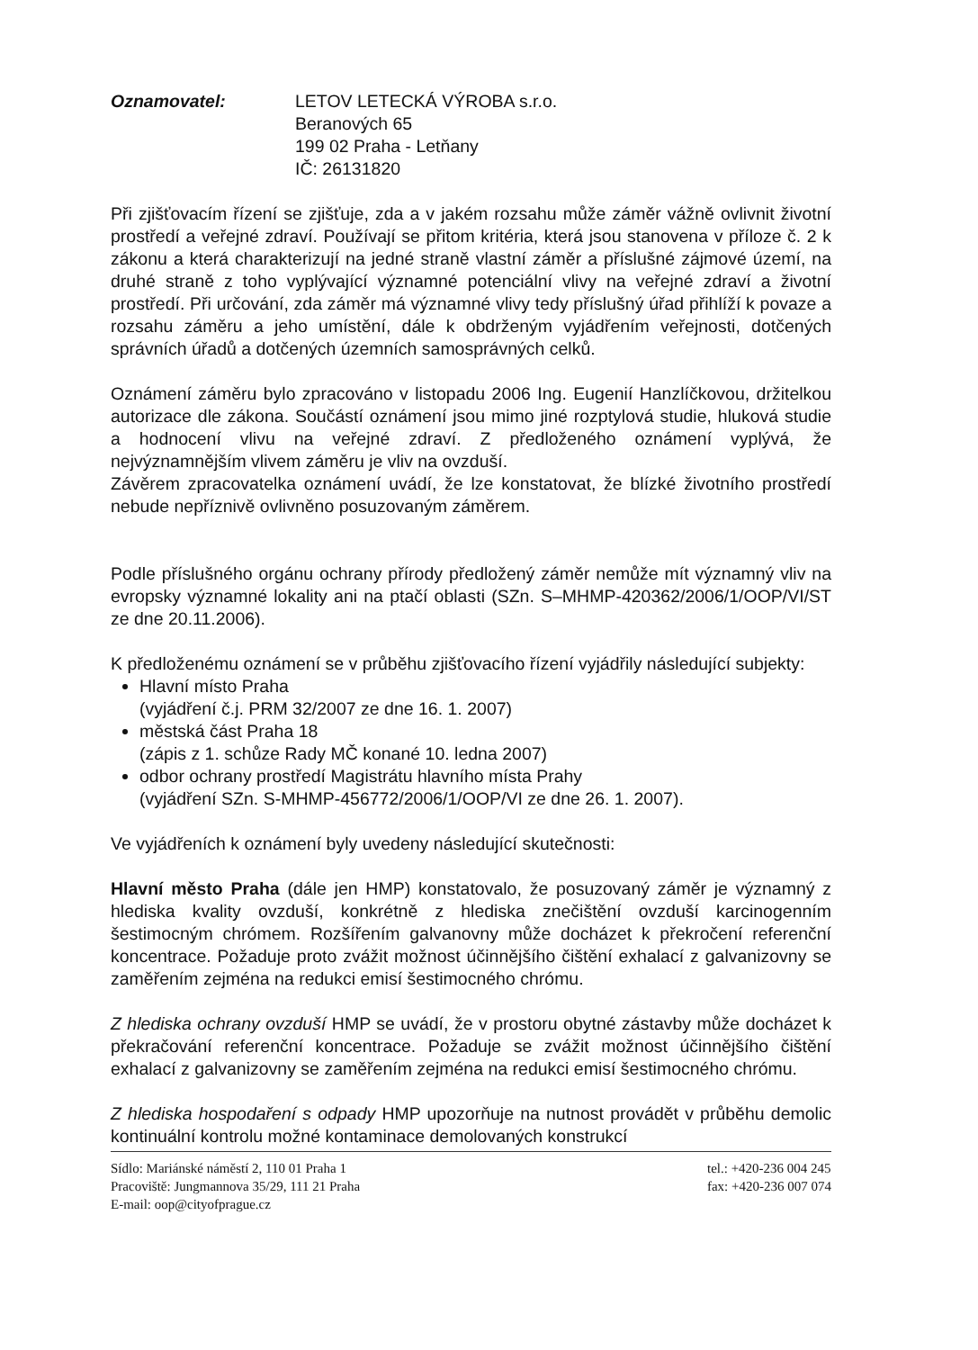Oznamovatel: LETOV LETECKÁ VÝROBA s.r.o.
Beranových 65
199 02 Praha - Letňany
IČ: 26131820
Při zjišťovacím řízení se zjišťuje, zda a v jakém rozsahu může záměr vážně ovlivnit životní prostředí a veřejné zdraví. Používají se přitom kritéria, která jsou stanovena v příloze č. 2 k zákonu a která charakterizují na jedné straně vlastní záměr a příslušné zájmové území, na druhé straně z toho vyplývající významné potenciální vlivy na veřejné zdraví a životní prostředí. Při určování, zda záměr má významné vlivy tedy příslušný úřad přihlíží k povaze a rozsahu záměru a jeho umístění, dále k obdrženým vyjádřením veřejnosti, dotčených správních úřadů a dotčených územních samosprávných celků.
Oznámení záměru bylo zpracováno v listopadu 2006 Ing. Eugenií Hanzlíčkovou, držitelkou autorizace dle zákona. Součástí oznámení jsou mimo jiné rozptylová studie, hluková studie a hodnocení vlivu na veřejné zdraví. Z předloženého oznámení vyplývá, že nejvýznamnějším vlivem záměru je vliv na ovzduší.
Závěrem zpracovatelka oznámení uvádí, že lze konstatovat, že blízké životního prostředí nebude nepříznivě ovlivněno posuzovaným záměrem.
Podle příslušného orgánu ochrany přírody předložený záměr nemůže mít významný vliv na evropsky významné lokality ani na ptačí oblasti (SZn. S–MHMP-420362/2006/1/OOP/VI/ST ze dne 20.11.2006).
K předloženému oznámení se v průběhu zjišťovacího řízení vyjádřily následující subjekty:
Hlavní místo Praha
(vyjádření č.j. PRM 32/2007 ze dne 16. 1. 2007)
městská část Praha 18
(zápis z 1. schůze Rady MČ konané 10. ledna 2007)
odbor ochrany prostředí Magistrátu hlavního místa Prahy
(vyjádření SZn. S-MHMP-456772/2006/1/OOP/VI ze dne 26. 1. 2007).
Ve vyjádřeních k oznámení byly uvedeny následující skutečnosti:
Hlavní město Praha (dále jen HMP) konstatovalo, že posuzovaný záměr je významný z hlediska kvality ovzduší, konkrétně z hlediska znečištění ovzduší karcinogenním šestimocným chrómem. Rozšířením galvanovny může docházet k překročení referenční koncentrace. Požaduje proto zvážit možnost účinnějšího čištění exhalací z galvanizovny se zaměřením zejména na redukci emisí šestimocného chrómu.
Z hlediska ochrany ovzduší HMP se uvádí, že v prostoru obytné zástavby může docházet k překračování referenční koncentrace. Požaduje se zvážit možnost účinnějšího čištění exhalací z galvanizovny se zaměřením zejména na redukci emisí šestimocného chrómu.
Z hlediska hospodaření s odpady HMP upozorňuje na nutnost provádět v průběhu demolic kontinuální kontrolu možné kontaminace demolovaných konstrukcí
Sídlo: Mariánské náměstí 2, 110 01 Praha 1
Pracoviště: Jungmannova 35/29, 111 21 Praha
E-mail: oop@cityofprague.cz
tel.: +420-236 004 245
fax: +420-236 007 074